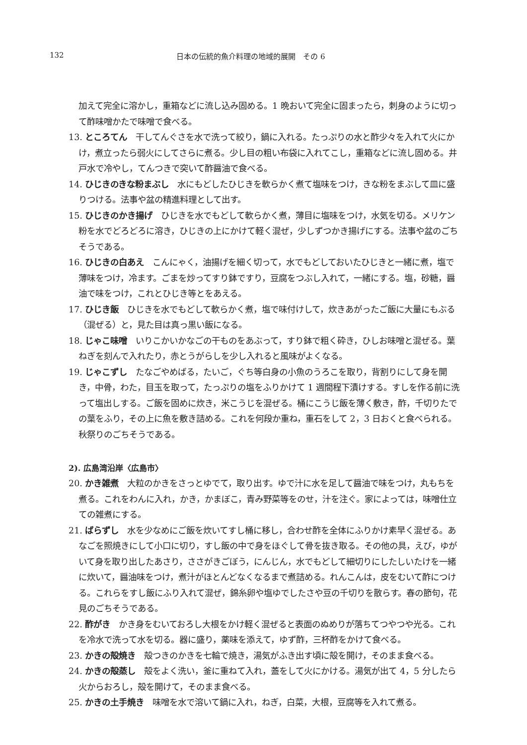132 日本の伝統的魚介料理の地域的展開　その 6
加えて完全に溶かし，重箱などに流し込み固める。1 晩おいて完全に固まったら，刺身のように切って酢味噌かたで味噌で食べる。
13. ところてん　干してんぐさを水で洗って絞り，鍋に入れる。たっぷりの水と酢少々を入れて火にかけ，煮立ったら弱火にしてさらに煮る。少し目の粗い布袋に入れてこし，重箱などに流し固める。井戸水で冷やし，てんつきで突いて酢醤油で食べる。
14. ひじきのきな粉まぶし　水にもどしたひじきを軟らかく煮て塩味をつけ，きな粉をまぶして皿に盛りつける。法事や盆の精進料理として出す。
15. ひじきのかき揚げ　ひじきを水でもどして軟らかく煮，薄目に塩味をつけ，水気を切る。メリケン粉を水でどろどろに溶き，ひじきの上にかけて軽く混ぜ，少しずつかき揚げにする。法事や盆のごちそうである。
16. ひじきの白あえ　こんにゃく，油揚げを細く切って，水でもどしておいたひじきと一緒に煮，塩で薄味をつけ，冷ます。ごまを炒ってすり鉢ですり，豆腐をつぶし入れて，一緒にする。塩，砂糖，醤油で味をつけ，これとひじき等とをあえる。
17. ひじき飯　ひじきを水でもどして軟らかく煮，塩で味付けして，炊きあがったご飯に大量にもぶる（混ぜる）と，見た目は真っ黒い飯になる。
18. じゃこ味噌　いりこかいかなごの干ものをあぶって，すり鉢で粗く砕き，ひしお味噌と混ぜる。葉ねぎを刻んで入れたり，赤とうがらしを少し入れると風味がよくなる。
19. じゃこずし　たなごやめばる，たいご，ぐち等白身の小魚のうろこを取り，背割りにして身を開き，中骨，わた，目玉を取って，たっぷりの塩をふりかけて 1 週間程下漬けする。すしを作る前に洗って塩出しする。ご飯を固めに炊き，米こうじを混ぜる。桶にこうじ飯を薄く敷き，酢，千切りたでの葉をふり，その上に魚を敷き詰める。これを何段か重ね，重石をして 2，3 日おくと食べられる。秋祭りのごちそうである。
2). 広島湾沿岸〈広島市〉
20. かき雑煮　大粒のかきをさっとゆでて，取り出す。ゆで汁に水を足して醤油で味をつけ，丸もちを煮る。これをわんに入れ，かき，かまぼこ，青み野菜等をのせ，汁を注ぐ。家によっては，味噌仕立ての雑煮にする。
21. ばらずし　水を少なめにご飯を炊いてすし桶に移し，合わせ酢を全体にふりかけ素早く混ぜる。あなごを照焼きにして小口に切り，すし飯の中で身をほぐして骨を抜き取る。その他の具，えび，ゆがいて身を取り出したあさり，ささがきごぼう，にんじん，水でもどして細切りにしたしいたけを一緒に炊いて，醤油味をつけ，煮汁がほとんどなくなるまで煮詰める。れんこんは，皮をむいて酢につける。これらをすし飯にふり入れて混ぜ，錦糸卵や塩ゆでしたさや豆の千切りを散らす。春の節句，花見のごちそうである。
22. 酢がき　かき身をむいておろし大根をかけ軽く混ぜると表面のぬめりが落ちてつやつや光る。これを冷水で洗って水を切る。器に盛り，薬味を添えて，ゆず酢，三杯酢をかけて食べる。
23. かきの殻焼き　殻つきのかきを七輪で焼き，湯気がふき出す頃に殻を開け，そのまま食べる。
24. かきの殻蒸し　殻をよく洗い，釜に重ねて入れ，蓋をして火にかける。湯気が出て 4，5 分したら火からおろし，殻を開けて，そのまま食べる。
25. かきの土手焼き　味噌を水で溶いて鍋に入れ，ねぎ，白菜，大根，豆腐等を入れて煮る。